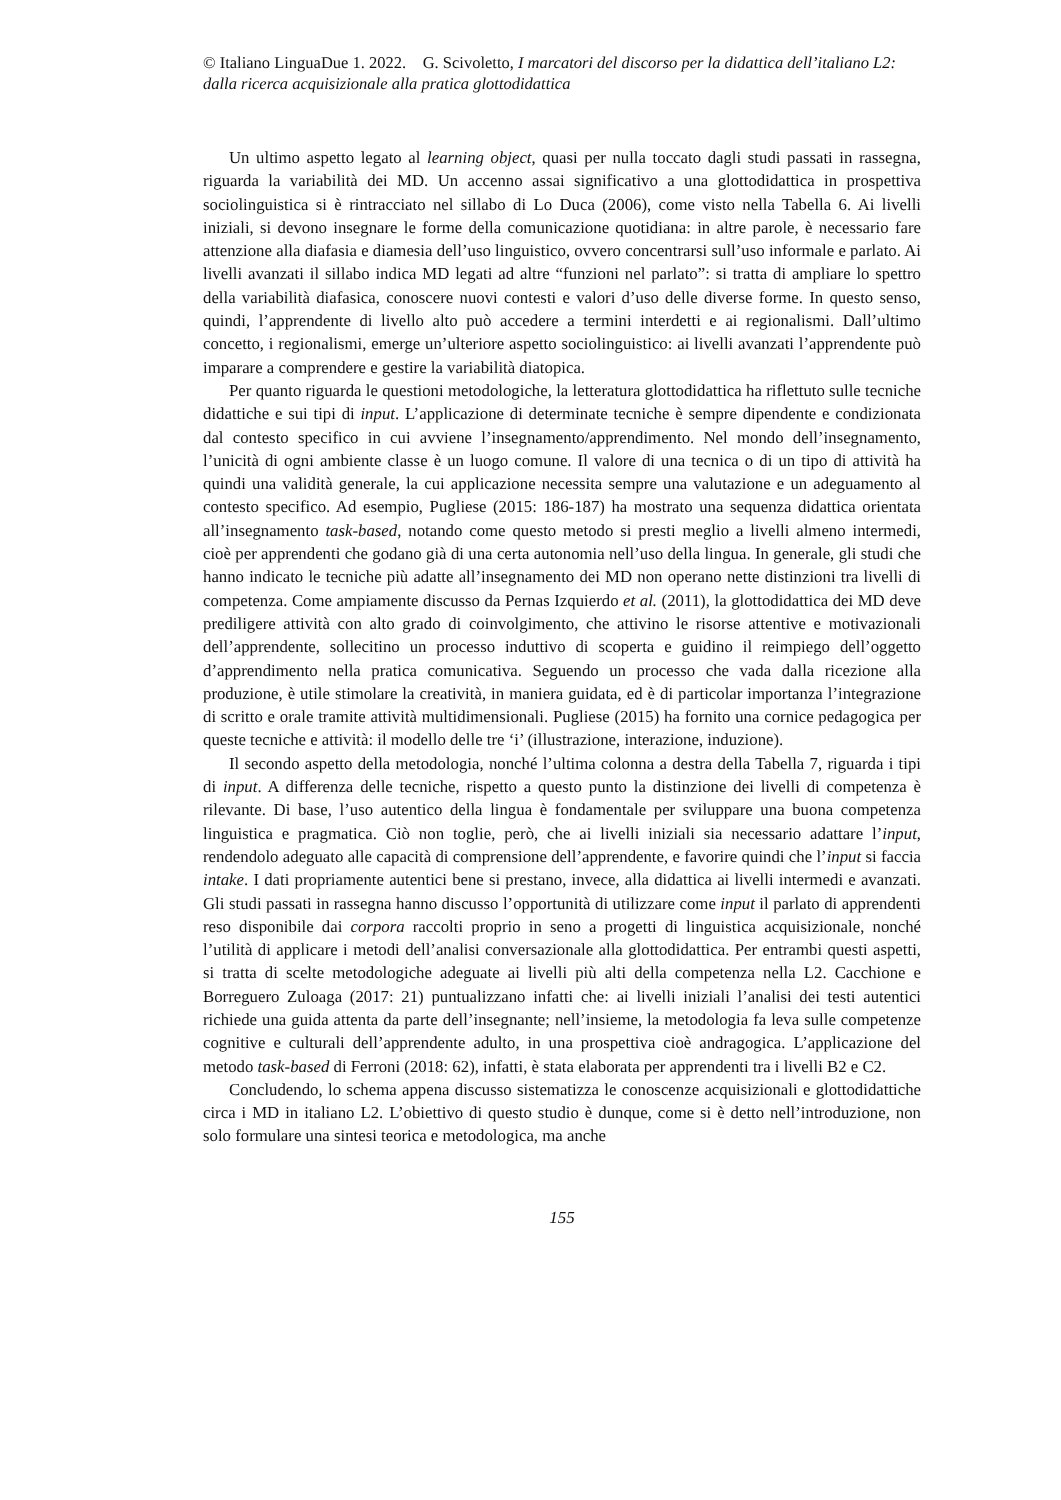© Italiano LinguaDue 1. 2022. G. Scivoletto, I marcatori del discorso per la didattica dell’italiano L2: dalla ricerca acquisizionale alla pratica glottodidattica
Un ultimo aspetto legato al learning object, quasi per nulla toccato dagli studi passati in rassegna, riguarda la variabilità dei MD. Un accenno assai significativo a una glottodidattica in prospettiva sociolinguistica si è rintracciato nel sillabo di Lo Duca (2006), come visto nella Tabella 6. Ai livelli iniziali, si devono insegnare le forme della comunicazione quotidiana: in altre parole, è necessario fare attenzione alla diafasia e diamesia dell’uso linguistico, ovvero concentrarsi sull’uso informale e parlato. Ai livelli avanzati il sillabo indica MD legati ad altre “funzioni nel parlato”: si tratta di ampliare lo spettro della variabilità diafasica, conoscere nuovi contesti e valori d’uso delle diverse forme. In questo senso, quindi, l’apprendente di livello alto può accedere a termini interdetti e ai regionalismi. Dall’ultimo concetto, i regionalismi, emerge un’ulteriore aspetto sociolinguistico: ai livelli avanzati l’apprendente può imparare a comprendere e gestire la variabilità diatopica.
Per quanto riguarda le questioni metodologiche, la letteratura glottodidattica ha riflettuto sulle tecniche didattiche e sui tipi di input. L’applicazione di determinate tecniche è sempre dipendente e condizionata dal contesto specifico in cui avviene l’insegnamento/apprendimento. Nel mondo dell’insegnamento, l’unicità di ogni ambiente classe è un luogo comune. Il valore di una tecnica o di un tipo di attività ha quindi una validità generale, la cui applicazione necessita sempre una valutazione e un adeguamento al contesto specifico. Ad esempio, Pugliese (2015: 186-187) ha mostrato una sequenza didattica orientata all’insegnamento task-based, notando come questo metodo si presti meglio a livelli almeno intermedi, cioè per apprendenti che godano già di una certa autonomia nell’uso della lingua. In generale, gli studi che hanno indicato le tecniche più adatte all’insegnamento dei MD non operano nette distinzioni tra livelli di competenza. Come ampiamente discusso da Pernas Izquierdo et al. (2011), la glottodidattica dei MD deve prediligere attività con alto grado di coinvolgimento, che attivino le risorse attentive e motivazionali dell’apprendente, sollecitino un processo induttivo di scoperta e guidino il reimpiego dell’oggetto d’apprendimento nella pratica comunicativa. Seguendo un processo che vada dalla ricezione alla produzione, è utile stimolare la creatività, in maniera guidata, ed è di particolar importanza l’integrazione di scritto e orale tramite attività multidimensionali. Pugliese (2015) ha fornito una cornice pedagogica per queste tecniche e attività: il modello delle tre ‘i’ (illustrazione, interazione, induzione).
Il secondo aspetto della metodologia, nonché l’ultima colonna a destra della Tabella 7, riguarda i tipi di input. A differenza delle tecniche, rispetto a questo punto la distinzione dei livelli di competenza è rilevante. Di base, l’uso autentico della lingua è fondamentale per sviluppare una buona competenza linguistica e pragmatica. Ciò non toglie, però, che ai livelli iniziali sia necessario adattare l’input, rendendolo adeguato alle capacità di comprensione dell’apprendente, e favorire quindi che l’input si faccia intake. I dati propriamente autentici bene si prestano, invece, alla didattica ai livelli intermedi e avanzati. Gli studi passati in rassegna hanno discusso l’opportunità di utilizzare come input il parlato di apprendenti reso disponibile dai corpora raccolti proprio in seno a progetti di linguistica acquisizionale, nonché l’utilità di applicare i metodi dell’analisi conversazionale alla glottodidattica. Per entrambi questi aspetti, si tratta di scelte metodologiche adeguate ai livelli più alti della competenza nella L2. Cacchione e Borreguero Zuloaga (2017: 21) puntualizzano infatti che: ai livelli iniziali l’analisi dei testi autentici richiede una guida attenta da parte dell’insegnante; nell’insieme, la metodologia fa leva sulle competenze cognitive e culturali dell’apprendente adulto, in una prospettiva cioè andragogica. L’applicazione del metodo task-based di Ferroni (2018: 62), infatti, è stata elaborata per apprendenti tra i livelli B2 e C2.
Concludendo, lo schema appena discusso sistematizza le conoscenze acquisizionali e glottodidattiche circa i MD in italiano L2. L’obiettivo di questo studio è dunque, come si è detto nell’introduzione, non solo formulare una sintesi teorica e metodologica, ma anche
155